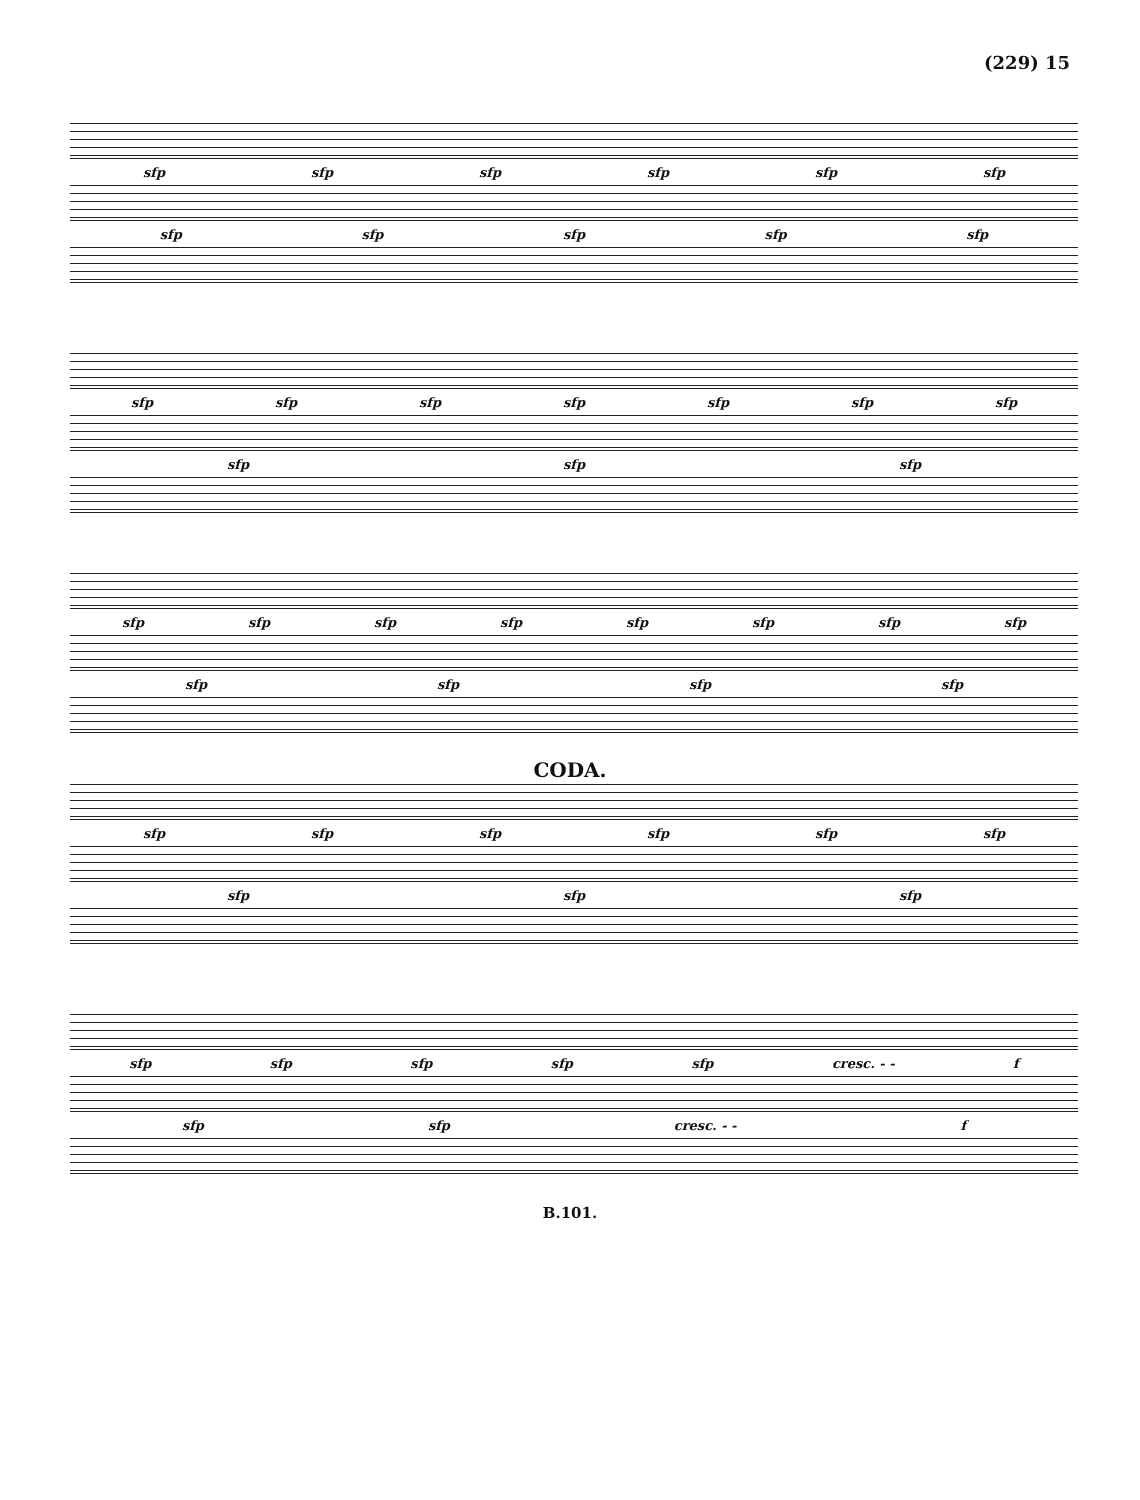(229) 15
sfp sfp sfp sfp sfp sfp
sfp sfp sfp sfp sfp
sfp sfp sfp sfp sfp sfp sfp
sfp sfp sfp
sfp sfp sfp sfp sfp sfp sfp sfp
sfp sfp sfp sfp
CODA.
sfp sfp sfp sfp sfp sfp
sfp sfp sfp
sfp sfp sfp sfp sfp cresc. - - f
sfp sfp cresc. - - f
B.101.